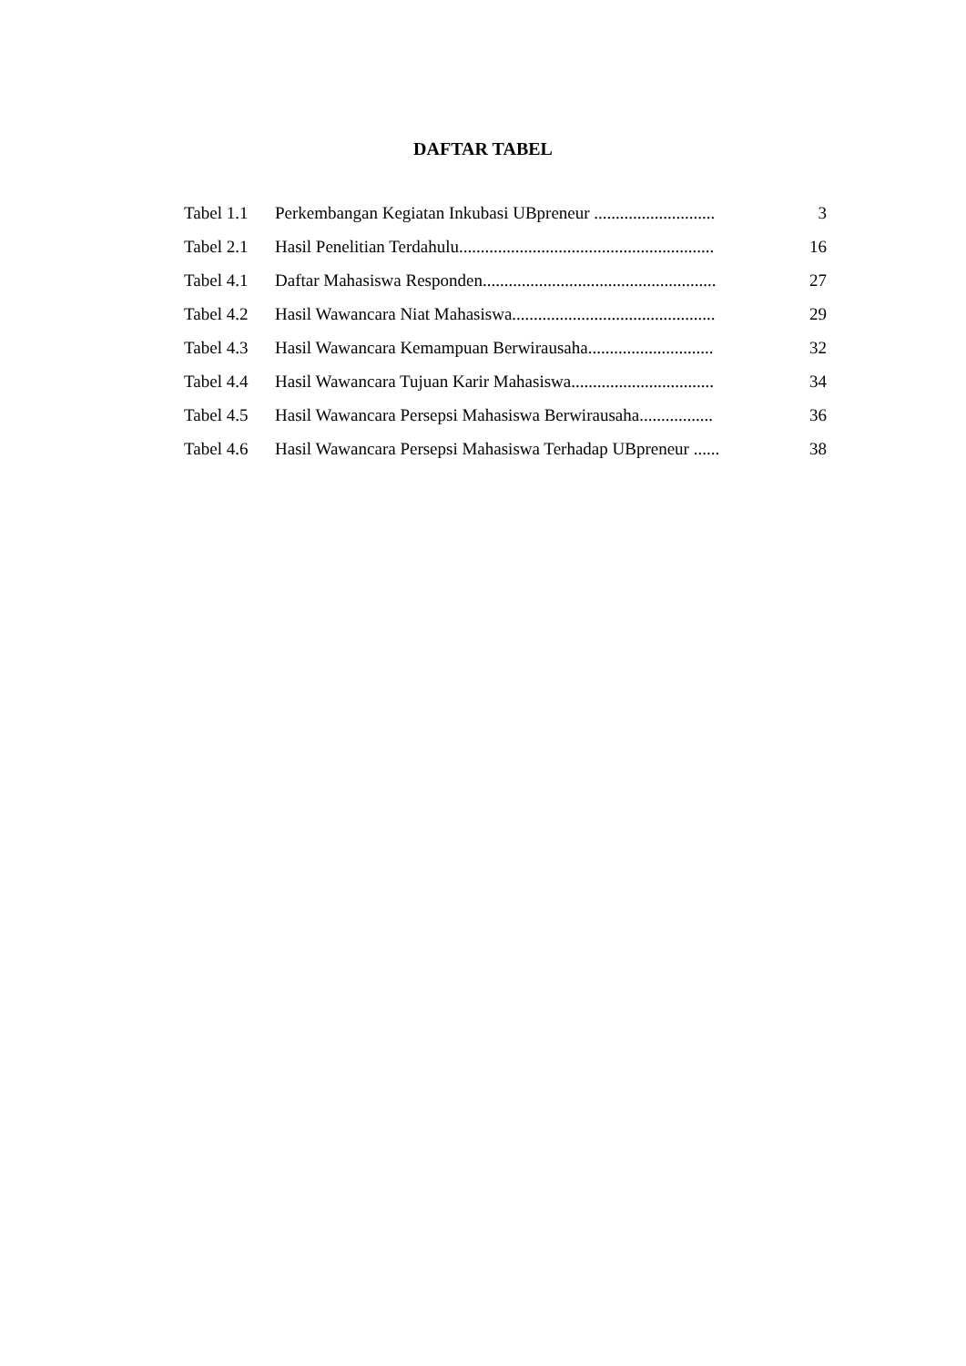DAFTAR TABEL
| Tabel 1.1 | Perkembangan Kegiatan Inkubasi UBpreneur ............................ | 3 |
| Tabel 2.1 | Hasil Penelitian Terdahulu........................................................... | 16 |
| Tabel 4.1 | Daftar Mahasiswa Responden...................................................... | 27 |
| Tabel 4.2 | Hasil Wawancara Niat Mahasiswa............................................... | 29 |
| Tabel 4.3 | Hasil Wawancara Kemampuan Berwirausaha............................. | 32 |
| Tabel 4.4 | Hasil Wawancara Tujuan Karir Mahasiswa................................. | 34 |
| Tabel 4.5 | Hasil Wawancara Persepsi Mahasiswa Berwirausaha................. | 36 |
| Tabel 4.6 | Hasil Wawancara Persepsi Mahasiswa Terhadap UBpreneur ...... | 38 |